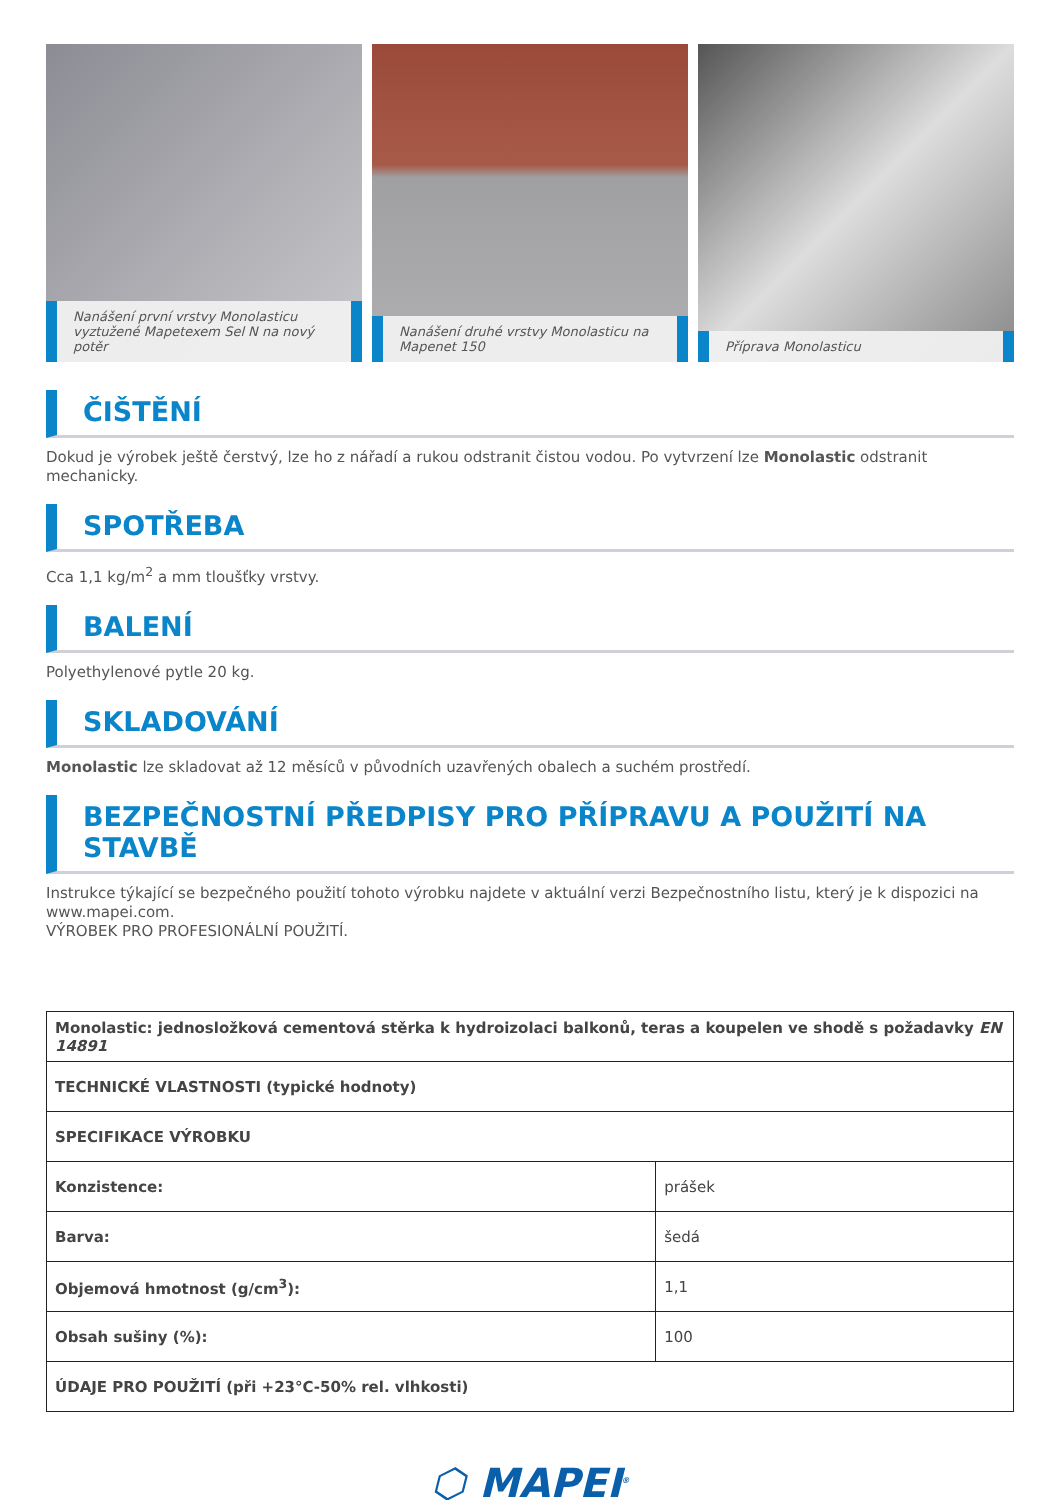Nanášení první vrstvy Monolasticu vyztužené Mapetexem Sel N na nový potěr
Nanášení druhé vrstvy Monolasticu na Mapenet 150
Příprava Monolasticu
ČIŠTĚNÍ
Dokud je výrobek ještě čerstvý, lze ho z nářadí a rukou odstranit čistou vodou. Po vytvrzení lze Monolastic odstranit mechanicky.
SPOTŘEBA
Cca 1,1 kg/m<sup>2</sup> a mm tloušťky vrstvy.
BALENÍ
Polyethylenové pytle 20 kg.
SKLADOVÁNÍ
Monolastic lze skladovat až 12 měsíců v původních uzavřených obalech a suchém prostředí.
BEZPEČNOSTNÍ PŘEDPISY PRO PŘÍPRAVU A POUŽITÍ NA STAVBĚ
Instrukce týkající se bezpečného použití tohoto výrobku najdete v aktuální verzi Bezpečnostního listu, který je k dispozici na www.mapei.com.
VÝROBEK PRO PROFESIONÁLNÍ POUŽITÍ.
| Monolastic: jednosložková cementová stěrka k hydroizolaci balkonů, teras a koupelen ve shodě s požadavky EN 14891 | |
| TECHNICKÉ VLASTNOSTI (typické hodnoty) | |
| SPECIFIKACE VÝROBKU | |
| Konzistence: | prášek |
| Barva: | šedá |
| Objemová hmotnost (g/cm<sup>3</sup>): | 1,1 |
| Obsah sušiny (%): | 100 |
| ÚDAJE PRO POUŽITÍ (při +23°C-50% rel. vlhkosti) | |
⬡ MAPEI<sup>®</sup>